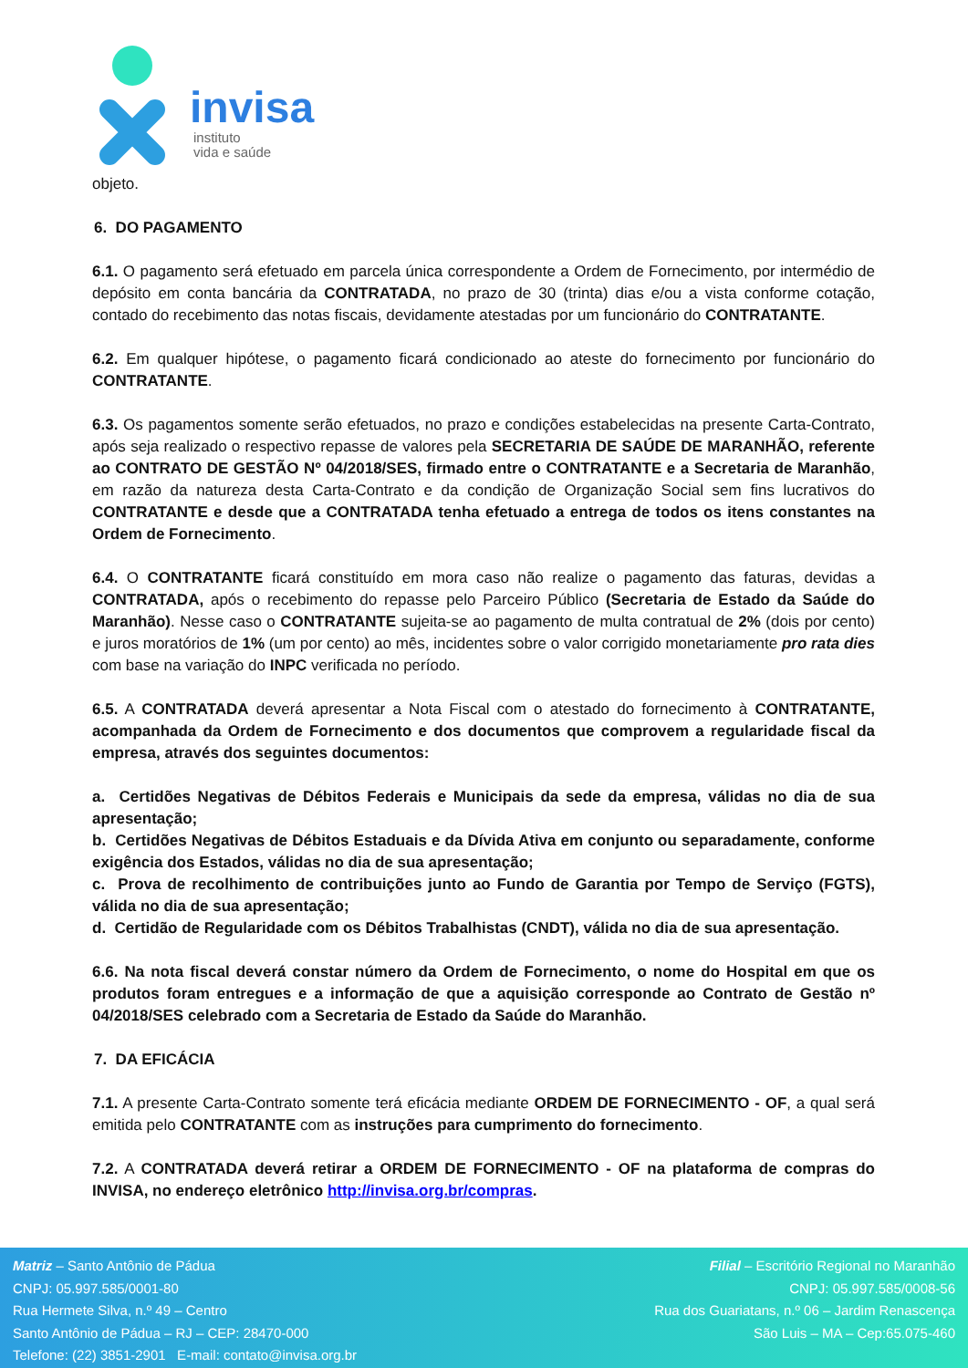invisa
instituto
vida e saúde
objeto.
6. DO PAGAMENTO
6.1. O pagamento será efetuado em parcela única correspondente a Ordem de Fornecimento, por intermédio de depósito em conta bancária da CONTRATADA, no prazo de 30 (trinta) dias e/ou a vista conforme cotação, contado do recebimento das notas fiscais, devidamente atestadas por um funcionário do CONTRATANTE.
6.2. Em qualquer hipótese, o pagamento ficará condicionado ao ateste do fornecimento por funcionário do CONTRATANTE.
6.3. Os pagamentos somente serão efetuados, no prazo e condições estabelecidas na presente Carta-Contrato, após seja realizado o respectivo repasse de valores pela SECRETARIA DE SAÚDE DE MARANHÃO, referente ao CONTRATO DE GESTÃO Nº 04/2018/SES, firmado entre o CONTRATANTE e a Secretaria de Maranhão, em razão da natureza desta Carta-Contrato e da condição de Organização Social sem fins lucrativos do CONTRATANTE e desde que a CONTRATADA tenha efetuado a entrega de todos os itens constantes na Ordem de Fornecimento.
6.4. O CONTRATANTE ficará constituído em mora caso não realize o pagamento das faturas, devidas a CONTRATADA, após o recebimento do repasse pelo Parceiro Público (Secretaria de Estado da Saúde do Maranhão). Nesse caso o CONTRATANTE sujeita-se ao pagamento de multa contratual de 2% (dois por cento) e juros moratórios de 1% (um por cento) ao mês, incidentes sobre o valor corrigido monetariamente pro rata dies com base na variação do INPC verificada no período.
6.5. A CONTRATADA deverá apresentar a Nota Fiscal com o atestado do fornecimento à CONTRATANTE, acompanhada da Ordem de Fornecimento e dos documentos que comprovem a regularidade fiscal da empresa, através dos seguintes documentos:
a. Certidões Negativas de Débitos Federais e Municipais da sede da empresa, válidas no dia de sua apresentação;
b. Certidões Negativas de Débitos Estaduais e da Dívida Ativa em conjunto ou separadamente, conforme exigência dos Estados, válidas no dia de sua apresentação;
c. Prova de recolhimento de contribuições junto ao Fundo de Garantia por Tempo de Serviço (FGTS), válida no dia de sua apresentação;
d. Certidão de Regularidade com os Débitos Trabalhistas (CNDT), válida no dia de sua apresentação.
6.6. Na nota fiscal deverá constar número da Ordem de Fornecimento, o nome do Hospital em que os produtos foram entregues e a informação de que a aquisição corresponde ao Contrato de Gestão nº 04/2018/SES celebrado com a Secretaria de Estado da Saúde do Maranhão.
7. DA EFICÁCIA
7.1. A presente Carta-Contrato somente terá eficácia mediante ORDEM DE FORNECIMENTO - OF, a qual será emitida pelo CONTRATANTE com as instruções para cumprimento do fornecimento.
7.2. A CONTRATADA deverá retirar a ORDEM DE FORNECIMENTO - OF na plataforma de compras do INVISA, no endereço eletrônico http://invisa.org.br/compras.
Matriz – Santo Antônio de Pádua
CNPJ: 05.997.585/0001-80
Rua Hermete Silva, n.º 49 – Centro
Santo Antônio de Pádua – RJ – CEP: 28470-000
Telefone: (22) 3851-2901 E-mail: contato@invisa.org.br
Filial – Escritório Regional no Maranhão
CNPJ: 05.997.585/0008-56
Rua dos Guariatans, n.º 06 – Jardim Renascença
São Luis – MA – Cep:65.075-460